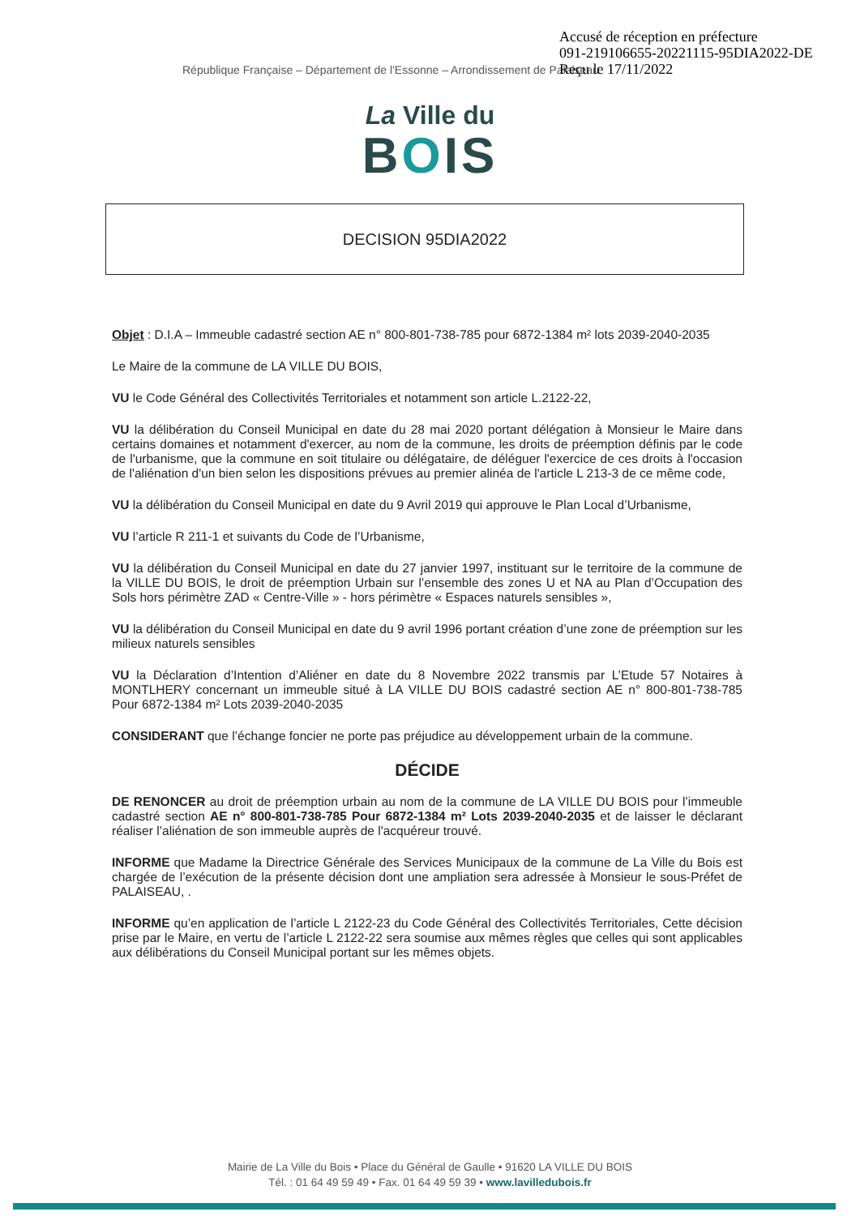Accusé de réception en préfecture
091-219106655-20221115-95DIA2022-DE
Reçu le 17/11/2022
République Française – Département de l'Essonne – Arrondissement de Palaiseau
La Ville du
BOIS
DECISION 95DIA2022
Objet : D.I.A – Immeuble cadastré section AE n° 800-801-738-785 pour 6872-1384 m² lots 2039-2040-2035
Le Maire de la commune de LA VILLE DU BOIS,
VU le Code Général des Collectivités Territoriales et notamment son article L.2122-22,
VU la délibération du Conseil Municipal en date du 28 mai 2020 portant délégation à Monsieur le Maire dans certains domaines et notamment d'exercer, au nom de la commune, les droits de préemption définis par le code de l'urbanisme, que la commune en soit titulaire ou délégataire, de déléguer l'exercice de ces droits à l'occasion de l'aliénation d'un bien selon les dispositions prévues au premier alinéa de l'article L 213-3 de ce même code,
VU la délibération du Conseil Municipal en date du 9 Avril 2019 qui approuve le Plan Local d’Urbanisme,
VU l’article R 211-1 et suivants du Code de l’Urbanisme,
VU la délibération du Conseil Municipal en date du 27 janvier 1997, instituant sur le territoire de la commune de la VILLE DU BOIS, le droit de préemption Urbain sur l’ensemble des zones U et NA au Plan d’Occupation des Sols hors périmètre ZAD « Centre-Ville » - hors périmètre « Espaces naturels sensibles »,
VU la délibération du Conseil Municipal en date du 9 avril 1996 portant création d’une zone de préemption sur les milieux naturels sensibles
VU la Déclaration d’Intention d’Aliéner en date du 8 Novembre 2022 transmis par L’Etude 57 Notaires à MONTLHERY concernant un immeuble situé à LA VILLE DU BOIS cadastré section AE n° 800-801-738-785 Pour 6872-1384 m² Lots 2039-2040-2035
CONSIDERANT que l’échange foncier ne porte pas préjudice au développement urbain de la commune.
DÉCIDE
DE RENONCER au droit de préemption urbain au nom de la commune de LA VILLE DU BOIS pour l’immeuble cadastré section AE n° 800-801-738-785 Pour 6872-1384 m² Lots 2039-2040-2035 et de laisser le déclarant réaliser l’aliénation de son immeuble auprès de l'acquéreur trouvé.
INFORME que Madame la Directrice Générale des Services Municipaux de la commune de La Ville du Bois est chargée de l’exécution de la présente décision dont une ampliation sera adressée à Monsieur le sous-Préfet de PALAISEAU, .
INFORME qu’en application de l’article L 2122-23 du Code Général des Collectivités Territoriales, Cette décision prise par le Maire, en vertu de l’article L 2122-22 sera soumise aux mêmes règles que celles qui sont applicables aux délibérations du Conseil Municipal portant sur les mêmes objets.
Mairie de La Ville du Bois • Place du Général de Gaulle • 91620 LA VILLE DU BOIS
Tél. : 01 64 49 59 49 • Fax. 01 64 49 59 39 • www.lavilledubois.fr